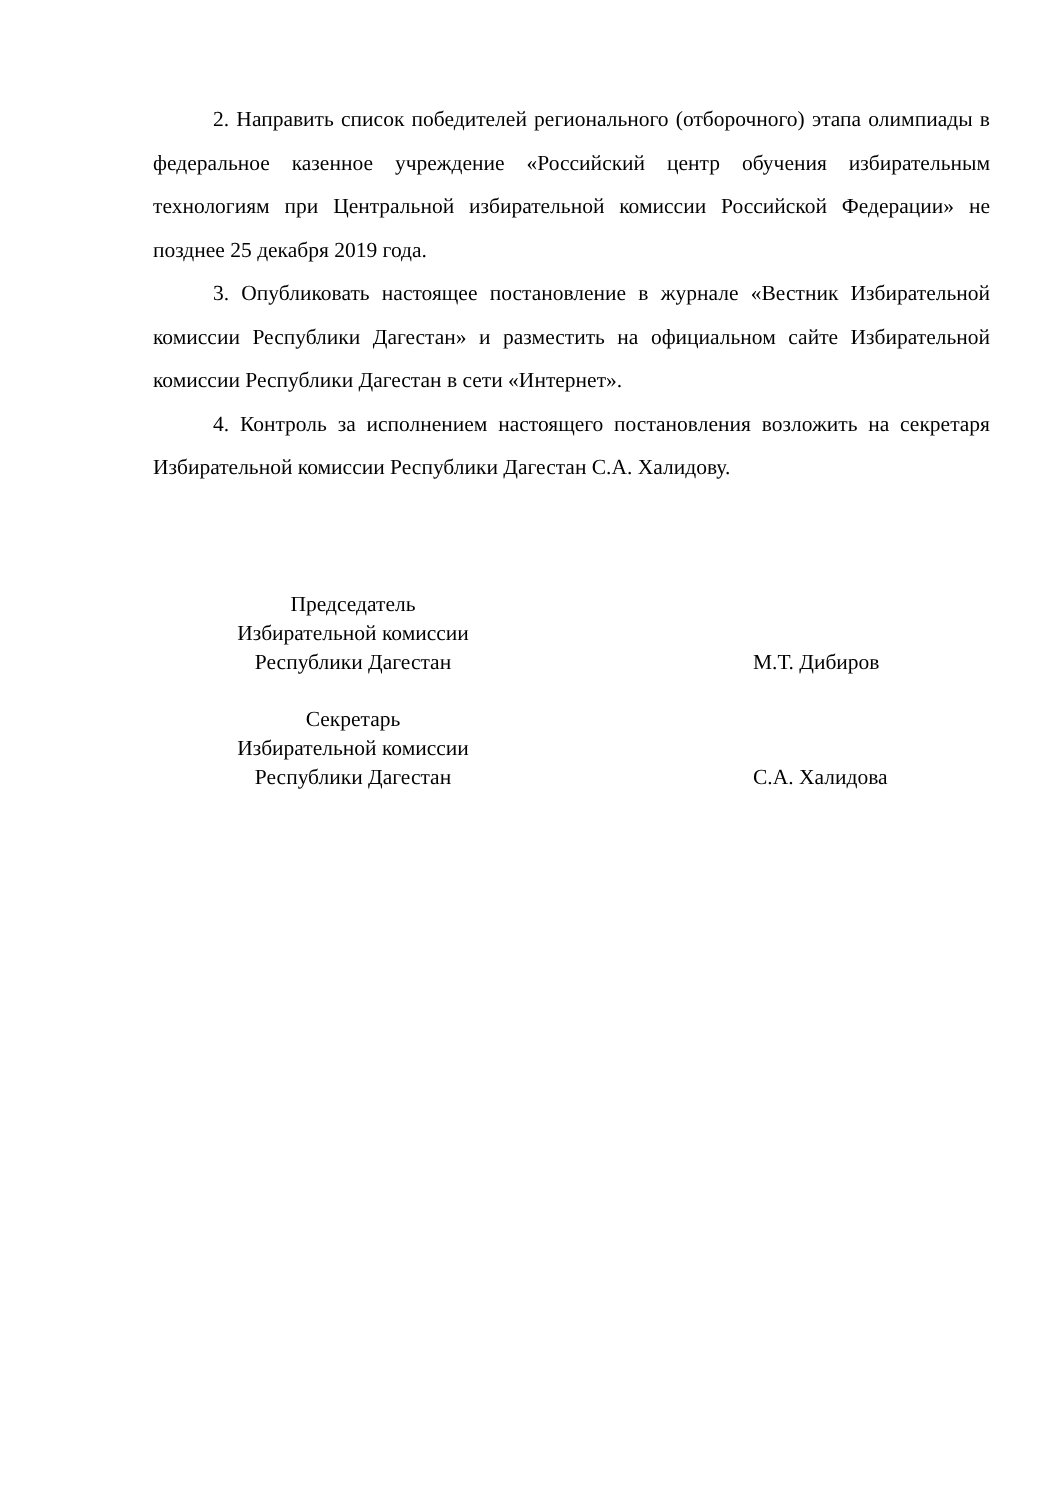2. Направить список победителей регионального (отборочного) этапа олимпиады в федеральное казенное учреждение «Российский центр обучения избирательным технологиям при Центральной избирательной комиссии Российской Федерации» не позднее 25 декабря 2019 года.
3. Опубликовать настоящее постановление в журнале «Вестник Избирательной комиссии Республики Дагестан» и разместить на официальном сайте Избирательной комиссии Республики Дагестан в сети «Интернет».
4. Контроль за исполнением настоящего постановления возложить на секретаря Избирательной комиссии Республики Дагестан С.А. Халидову.
Председатель
Избирательной комиссии
Республики Дагестан
М.Т. Дибиров
Секретарь
Избирательной комиссии
Республики Дагестан
С.А. Халидова